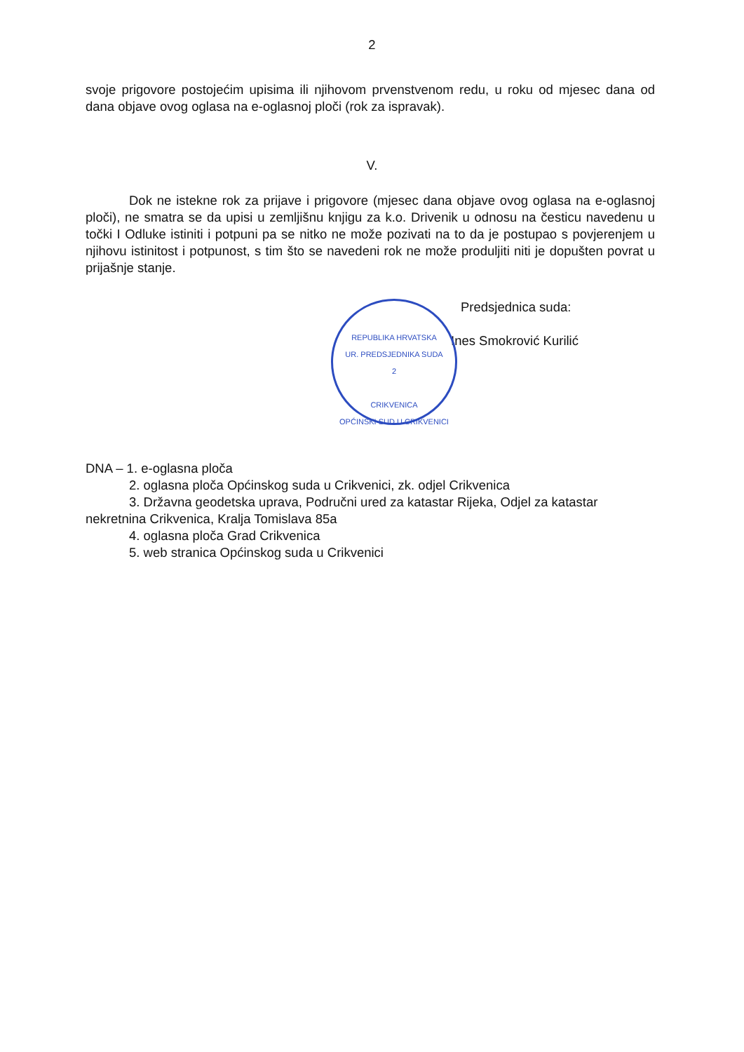2
svoje prigovore postojećim upisima ili njihovom prvenstvenom redu, u roku od mjesec dana od dana objave ovog oglasa na e-oglasnoj ploči (rok za ispravak).
V.
Dok ne istekne rok za prijave i prigovore (mjesec dana objave ovog oglasa na e-oglasnoj ploči), ne smatra se da upisi u zemljišnu knjigu za k.o. Drivenik u odnosu na česticu navedenu u točki I Odluke istiniti i potpuni pa se nitko ne može pozivati na to da je postupao s povjerenjem u njihovu istinitost i potpunost, s tim što se navedeni rok ne može produljiti niti je dopušten povrat u prijašnje stanje.
REPUBLIKA HRVATSKA
UR. PREDSJEDNIKA SUDA
2
CRIKVENICA
OPĆINSKI SUD U CRIKVENICI
Predsjednica suda:
Ines Smokrović Kurilić
DNA – 1. e-oglasna ploča
2. oglasna ploča Općinskog suda u Crikvenici, zk. odjel Crikvenica
3. Državna geodetska uprava, Područni ured za katastar Rijeka, Odjel za katastar nekretnina Crikvenica, Kralja Tomislava 85a
4. oglasna ploča Grad Crikvenica
5. web stranica Općinskog suda u Crikvenici